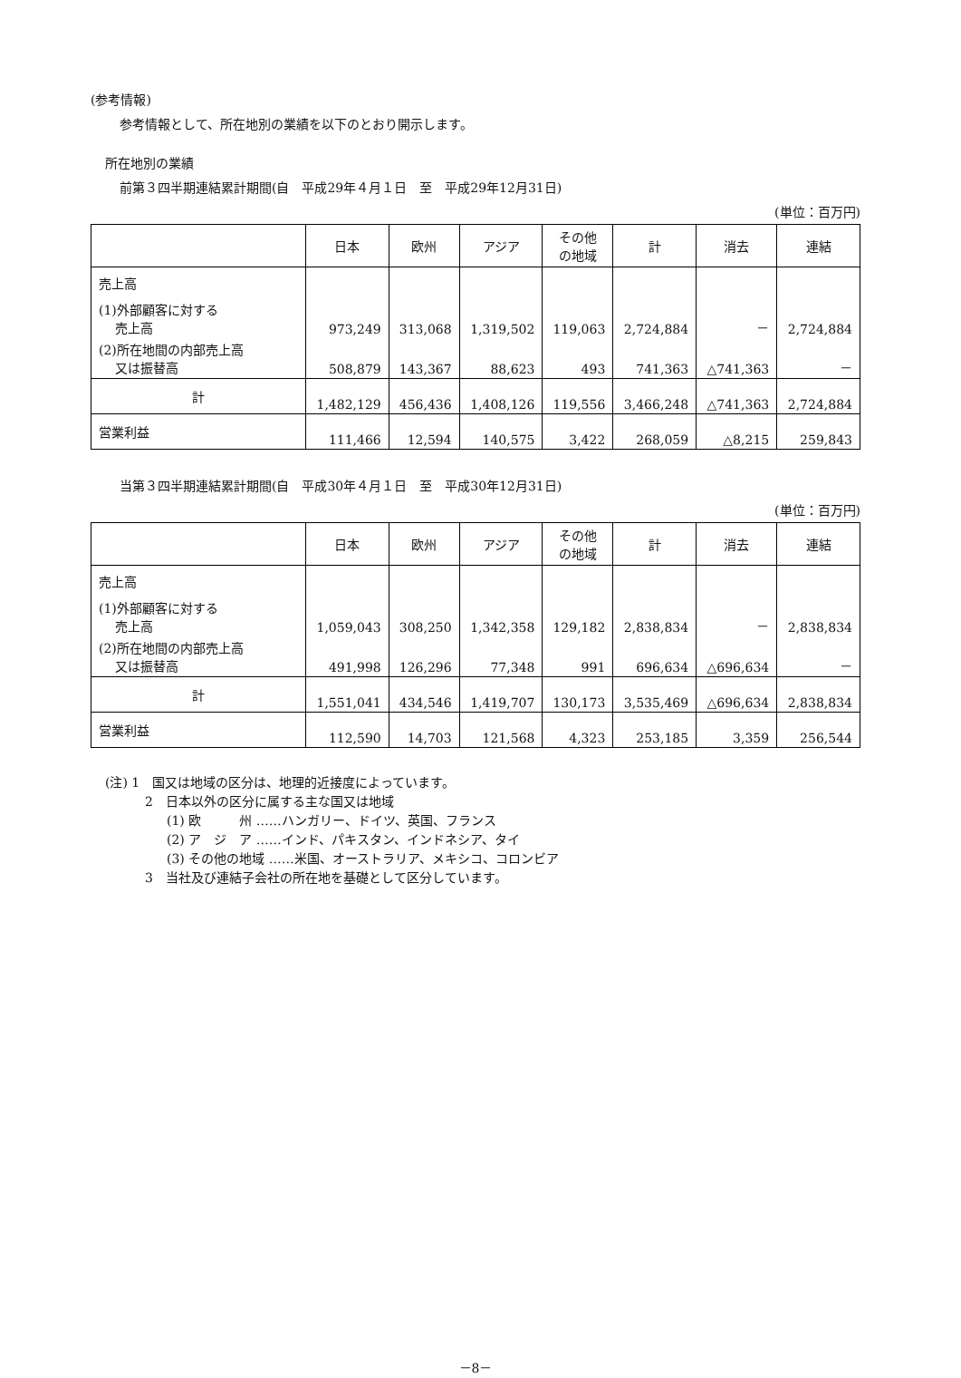(参考情報)
参考情報として、所在地別の業績を以下のとおり開示します。
所在地別の業績
前第３四半期連結累計期間(自　平成29年４月１日　至　平成29年12月31日)
(単位：百万円)
| | 日本 | 欧州 | アジア | その他 の地域 | 計 | 消去 | 連結 |
| --- | --- | --- | --- | --- | --- | --- | --- |
| 売上高 | | | | | | | |
| (1)外部顧客に対する 売上高 | 973,249 | 313,068 | 1,319,502 | 119,063 | 2,724,884 | － | 2,724,884 |
| (2)所在地間の内部売上高 又は振替高 | 508,879 | 143,367 | 88,623 | 493 | 741,363 | △741,363 | － |
| 計 | 1,482,129 | 456,436 | 1,408,126 | 119,556 | 3,466,248 | △741,363 | 2,724,884 |
| 営業利益 | 111,466 | 12,594 | 140,575 | 3,422 | 268,059 | △8,215 | 259,843 |
当第３四半期連結累計期間(自　平成30年４月１日　至　平成30年12月31日)
(単位：百万円)
| | 日本 | 欧州 | アジア | その他 の地域 | 計 | 消去 | 連結 |
| --- | --- | --- | --- | --- | --- | --- | --- |
| 売上高 | | | | | | | |
| (1)外部顧客に対する 売上高 | 1,059,043 | 308,250 | 1,342,358 | 129,182 | 2,838,834 | － | 2,838,834 |
| (2)所在地間の内部売上高 又は振替高 | 491,998 | 126,296 | 77,348 | 991 | 696,634 | △696,634 | － |
| 計 | 1,551,041 | 434,546 | 1,419,707 | 130,173 | 3,535,469 | △696,634 | 2,838,834 |
| 営業利益 | 112,590 | 14,703 | 121,568 | 4,323 | 253,185 | 3,359 | 256,544 |
(注) 1　国又は地域の区分は、地理的近接度によっています。
2　日本以外の区分に属する主な国又は地域
(1) 欧　　　州 ……ハンガリー、ドイツ、英国、フランス
(2) ア　ジ　ア ……インド、パキスタン、インドネシア、タイ
(3) その他の地域 ……米国、オーストラリア、メキシコ、コロンビア
3　当社及び連結子会社の所在地を基礎として区分しています。
－8－